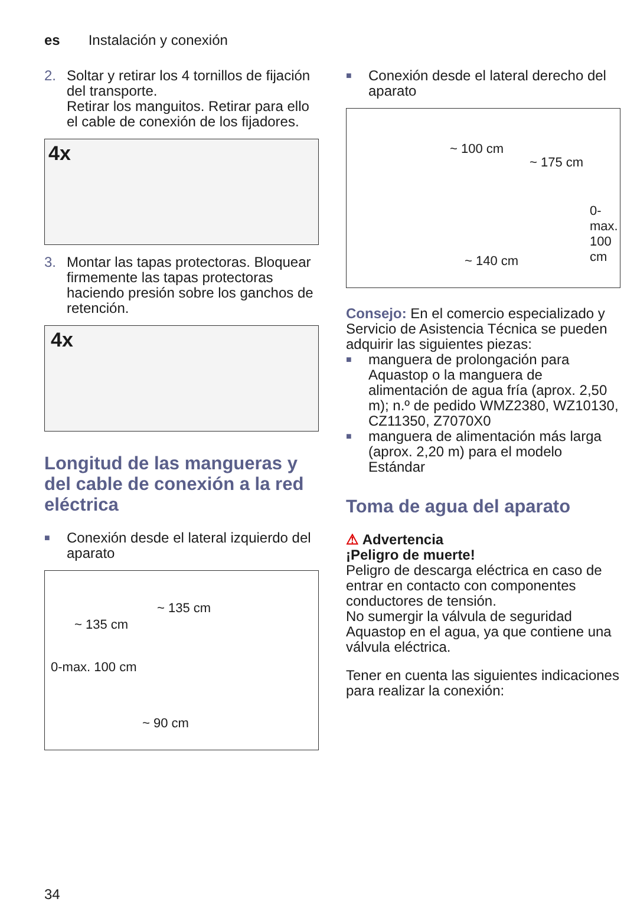es Instalación y conexión
2. Soltar y retirar los 4 tornillos de fijación del transporte.
Retirar los manguitos. Retirar para ello el cable de conexión de los fijadores.
4x
3. Montar las tapas protectoras. Bloquear firmemente las tapas protectoras haciendo presión sobre los ganchos de retención.
4x
Longitud de las mangueras y del cable de conexión a la red eléctrica
■
Conexión desde el lateral izquierdo del aparato
~ 135 cm
~ 135 cm
0-max. 100 cm
~ 90 cm
■
Conexión desde el lateral derecho del aparato
~ 100 cm
~ 175 cm
~ 140 cm
0-max. 100 cm
Consejo: En el comercio especializado y Servicio de Asistencia Técnica se pueden adquirir las siguientes piezas:
■
manguera de prolongación para Aquastop o la manguera de alimentación de agua fría (aprox. 2,50 m); n.º de pedido WMZ2380, WZ10130, CZ11350, Z7070X0
■
manguera de alimentación más larga (aprox. 2,20 m) para el modelo Estándar
Toma de agua del aparato
⚠ Advertencia
¡Peligro de muerte!
Peligro de descarga eléctrica en caso de entrar en contacto con componentes conductores de tensión.
No sumergir la válvula de seguridad Aquastop en el agua, ya que contiene una válvula eléctrica.
Tener en cuenta las siguientes indicaciones para realizar la conexión:
34